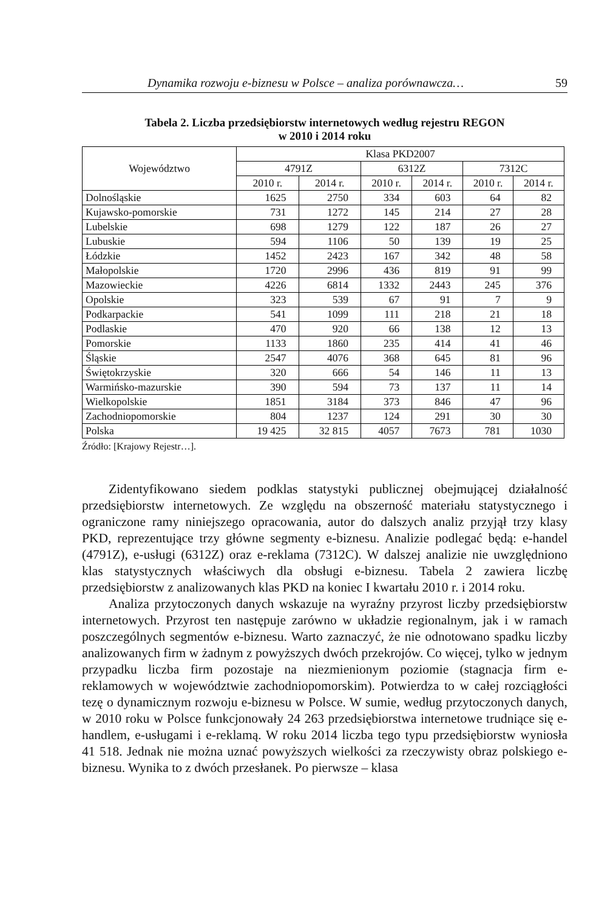Dynamika rozwoju e-biznesu w Polsce – analiza porównawcza… 59
Tabela 2. Liczba przedsiębiorstw internetowych według rejestru REGON
w 2010 i 2014 roku
| Województwo | Klasa PKD2007 | | | | | |
| --- | --- | --- | --- | --- | --- | --- |
| | 4791Z | | 6312Z | | 7312C | |
| | 2010 r. | 2014 r. | 2010 r. | 2014 r. | 2010 r. | 2014 r. |
| Dolnośląskie | 1625 | 2750 | 334 | 603 | 64 | 82 |
| Kujawsko-pomorskie | 731 | 1272 | 145 | 214 | 27 | 28 |
| Lubelskie | 698 | 1279 | 122 | 187 | 26 | 27 |
| Lubuskie | 594 | 1106 | 50 | 139 | 19 | 25 |
| Łódzkie | 1452 | 2423 | 167 | 342 | 48 | 58 |
| Małopolskie | 1720 | 2996 | 436 | 819 | 91 | 99 |
| Mazowieckie | 4226 | 6814 | 1332 | 2443 | 245 | 376 |
| Opolskie | 323 | 539 | 67 | 91 | 7 | 9 |
| Podkarpackie | 541 | 1099 | 111 | 218 | 21 | 18 |
| Podlaskie | 470 | 920 | 66 | 138 | 12 | 13 |
| Pomorskie | 1133 | 1860 | 235 | 414 | 41 | 46 |
| Śląskie | 2547 | 4076 | 368 | 645 | 81 | 96 |
| Świętokrzyskie | 320 | 666 | 54 | 146 | 11 | 13 |
| Warmińsko-mazurskie | 390 | 594 | 73 | 137 | 11 | 14 |
| Wielkopolskie | 1851 | 3184 | 373 | 846 | 47 | 96 |
| Zachodniopomorskie | 804 | 1237 | 124 | 291 | 30 | 30 |
| Polska | 19 425 | 32 815 | 4057 | 7673 | 781 | 1030 |
Źródło: [Krajowy Rejestr…].
Zidentyfikowano siedem podklas statystyki publicznej obejmującej działalność przedsiębiorstw internetowych. Ze względu na obszerność materiału statystycznego i ograniczone ramy niniejszego opracowania, autor do dalszych analiz przyjął trzy klasy PKD, reprezentujące trzy główne segmenty e-biznesu. Analizie podlegać będą: e-handel (4791Z), e-usługi (6312Z) oraz e-reklama (7312C). W dalszej analizie nie uwzględniono klas statystycznych właściwych dla obsługi e-biznesu. Tabela 2 zawiera liczbę przedsiębiorstw z analizowanych klas PKD na koniec I kwartału 2010 r. i 2014 roku.
Analiza przytoczonych danych wskazuje na wyraźny przyrost liczby przedsiębiorstw internetowych. Przyrost ten następuje zarówno w układzie regionalnym, jak i w ramach poszczególnych segmentów e-biznesu. Warto zaznaczyć, że nie odnotowano spadku liczby analizowanych firm w żadnym z powyższych dwóch przekrojów. Co więcej, tylko w jednym przypadku liczba firm pozostaje na niezmienionym poziomie (stagnacja firm e-reklamowych w województwie zachodniopomorskim). Potwierdza to w całej rozciągłości tezę o dynamicznym rozwoju e-biznesu w Polsce. W sumie, według przytoczonych danych, w 2010 roku w Polsce funkcjonowały 24 263 przedsiębiorstwa internetowe trudniące się e-handlem, e-usługami i e-reklamą. W roku 2014 liczba tego typu przedsiębiorstw wyniosła 41 518. Jednak nie można uznać powyższych wielkości za rzeczywisty obraz polskiego e-biznesu. Wynika to z dwóch przesłanek. Po pierwsze – klasa